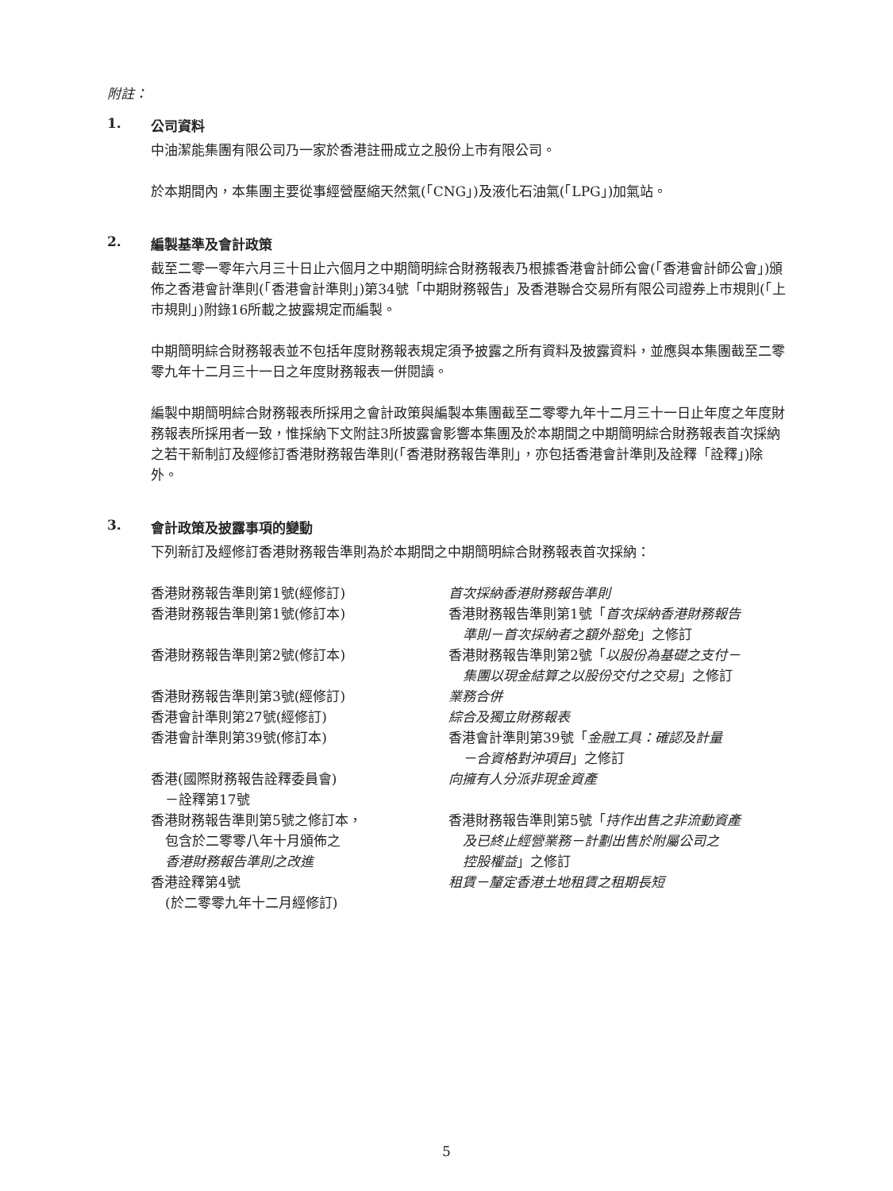附註：
1. 公司資料
中油潔能集團有限公司乃一家於香港註冊成立之股份上市有限公司。
於本期間內，本集團主要從事經營壓縮天然氣(「CNG」)及液化石油氣(「LPG」)加氣站。
2. 編製基準及會計政策
截至二零一零年六月三十日止六個月之中期簡明綜合財務報表乃根據香港會計師公會(「香港會計師公會」)頒佈之香港會計準則(「香港會計準則」)第34號「中期財務報告」及香港聯合交易所有限公司證券上市規則(「上市規則」)附錄16所載之披露規定而編製。
中期簡明綜合財務報表並不包括年度財務報表規定須予披露之所有資料及披露資料，並應與本集團截至二零零九年十二月三十一日之年度財務報表一併閱讀。
編製中期簡明綜合財務報表所採用之會計政策與編製本集團截至二零零九年十二月三十一日止年度之年度財務報表所採用者一致，惟採納下文附註3所披露會影響本集團及於本期間之中期簡明綜合財務報表首次採納之若干新制訂及經修訂香港財務報告準則(「香港財務報告準則」，亦包括香港會計準則及詮釋「詮釋」)除外。
3. 會計政策及披露事項的變動
下列新訂及經修訂香港財務報告準則為於本期間之中期簡明綜合財務報表首次採納：
| 香港財務報告準則第1號(經修訂) | 首次採納香港財務報告準則 |
| 香港財務報告準則第1號(修訂本) | 香港財務報告準則第1號「 首次採納香港財務報告 準則－首次採納者之額外豁免 」之修訂 |
| 香港財務報告準則第2號(修訂本) | 香港財務報告準則第2號「 以股份為基礎之支付－ 集團以現金結算之以股份交付之交易 」之修訂 |
| 香港財務報告準則第3號(經修訂) | 業務合併 |
| 香港會計準則第27號(經修訂) | 綜合及獨立財務報表 |
| 香港會計準則第39號(修訂本) | 香港會計準則第39號「 金融工具：確認及計量 －合資格對沖項目 」之修訂 |
| 香港(國際財務報告詮釋委員會) －詮釋第17號 | 向擁有人分派非現金資產 |
| 香港財務報告準則第5號之修訂本， 包含於二零零八年十月頒佈之 香港財務報告準則之改進 | 香港財務報告準則第5號「 持作出售之非流動資產 及已終止經營業務－計劃出售於附屬公司之 控股權益 」之修訂 |
| 香港詮釋第4號 (於二零零九年十二月經修訂) | 租賃－釐定香港土地租賃之租期長短 |
5